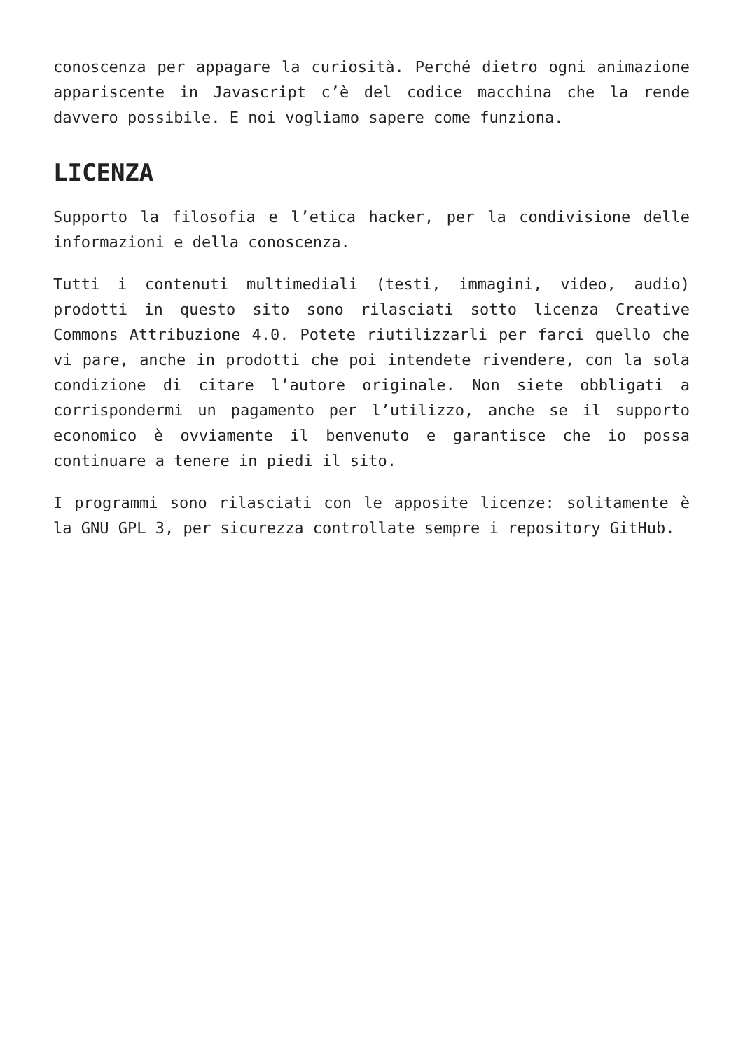conoscenza per appagare la curiosità. Perché dietro ogni animazione appariscente in Javascript c’è del codice macchina che la rende davvero possibile. E noi vogliamo sapere come funziona.
LICENZA
Supporto la filosofia e l’etica hacker, per la condivisione delle informazioni e della conoscenza.
Tutti i contenuti multimediali (testi, immagini, video, audio) prodotti in questo sito sono rilasciati sotto licenza Creative Commons Attribuzione 4.0. Potete riutilizzarli per farci quello che vi pare, anche in prodotti che poi intendete rivendere, con la sola condizione di citare l’autore originale. Non siete obbligati a corrispondermi un pagamento per l’utilizzo, anche se il supporto economico è ovviamente il benvenuto e garantisce che io possa continuare a tenere in piedi il sito.
I programmi sono rilasciati con le apposite licenze: solitamente è la GNU GPL 3, per sicurezza controllate sempre i repository GitHub.